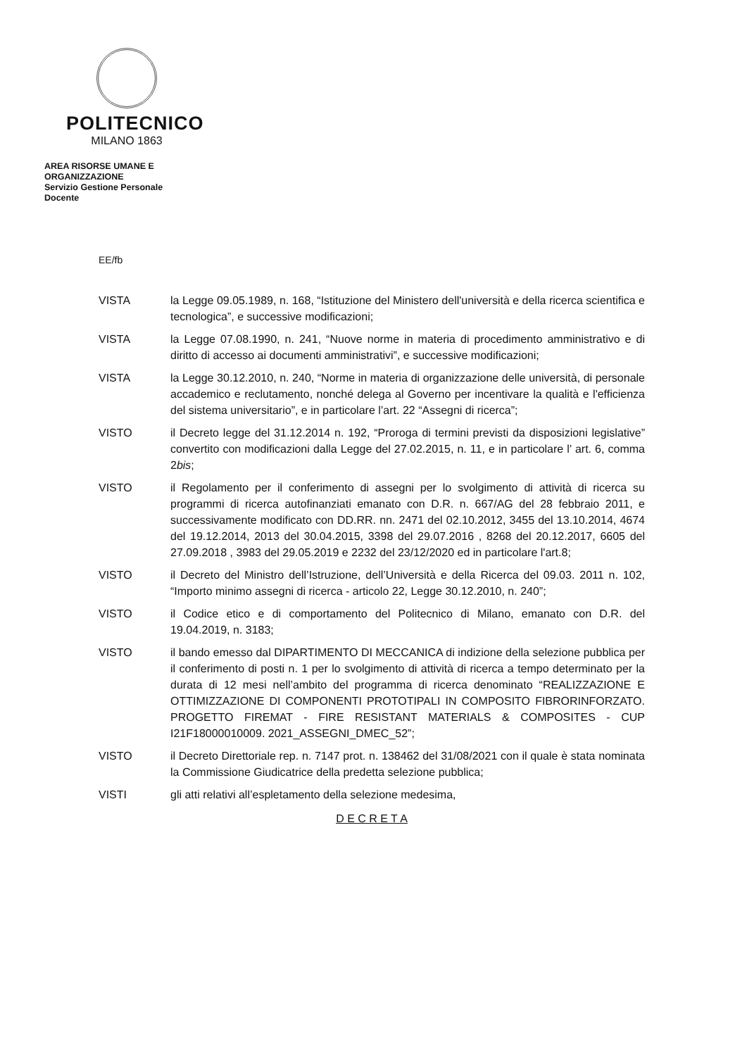POLITECNICO
MILANO 1863
AREA RISORSE UMANE E
ORGANIZZAZIONE
Servizio Gestione Personale
Docente
EE/fb
VISTA la Legge 09.05.1989, n. 168, “Istituzione del Ministero dell'università e della ricerca scientifica e tecnologica”, e successive modificazioni;
VISTA la Legge 07.08.1990, n. 241, “Nuove norme in materia di procedimento amministrativo e di diritto di accesso ai documenti amministrativi”, e successive modificazioni;
VISTA la Legge 30.12.2010, n. 240, “Norme in materia di organizzazione delle università, di personale accademico e reclutamento, nonché delega al Governo per incentivare la qualità e l'efficienza del sistema universitario”, e in particolare l’art. 22 “Assegni di ricerca”;
VISTO il Decreto legge del 31.12.2014 n. 192, “Proroga di termini previsti da disposizioni legislative” convertito con modificazioni dalla Legge del 27.02.2015, n. 11, e in particolare l’ art. 6, comma 2bis;
VISTO il Regolamento per il conferimento di assegni per lo svolgimento di attività di ricerca su programmi di ricerca autofinanziati emanato con D.R. n. 667/AG del 28 febbraio 2011, e successivamente modificato con DD.RR. nn. 2471 del 02.10.2012, 3455 del 13.10.2014, 4674 del 19.12.2014, 2013 del 30.04.2015, 3398 del 29.07.2016 , 8268 del 20.12.2017, 6605 del 27.09.2018 , 3983 del 29.05.2019 e 2232 del 23/12/2020 ed in particolare l'art.8;
VISTO il Decreto del Ministro dell’Istruzione, dell’Università e della Ricerca del 09.03. 2011 n. 102, “Importo minimo assegni di ricerca - articolo 22, Legge 30.12.2010, n. 240”;
VISTO il Codice etico e di comportamento del Politecnico di Milano, emanato con D.R. del 19.04.2019, n. 3183;
VISTO il bando emesso dal DIPARTIMENTO DI MECCANICA di indizione della selezione pubblica per il conferimento di posti n. 1 per lo svolgimento di attività di ricerca a tempo determinato per la durata di 12 mesi nell’ambito del programma di ricerca denominato “REALIZZAZIONE E OTTIMIZZAZIONE DI COMPONENTI PROTOTIPALI IN COMPOSITO FIBRORINFORZATO. PROGETTO FIREMAT - FIRE RESISTANT MATERIALS & COMPOSITES - CUP I21F18000010009. 2021_ASSEGNI_DMEC_52”;
VISTO il Decreto Direttoriale rep. n. 7147 prot. n. 138462 del 31/08/2021 con il quale è stata nominata la Commissione Giudicatrice della predetta selezione pubblica;
VISTI gli atti relativi all’espletamento della selezione medesima,
D E C R E T A